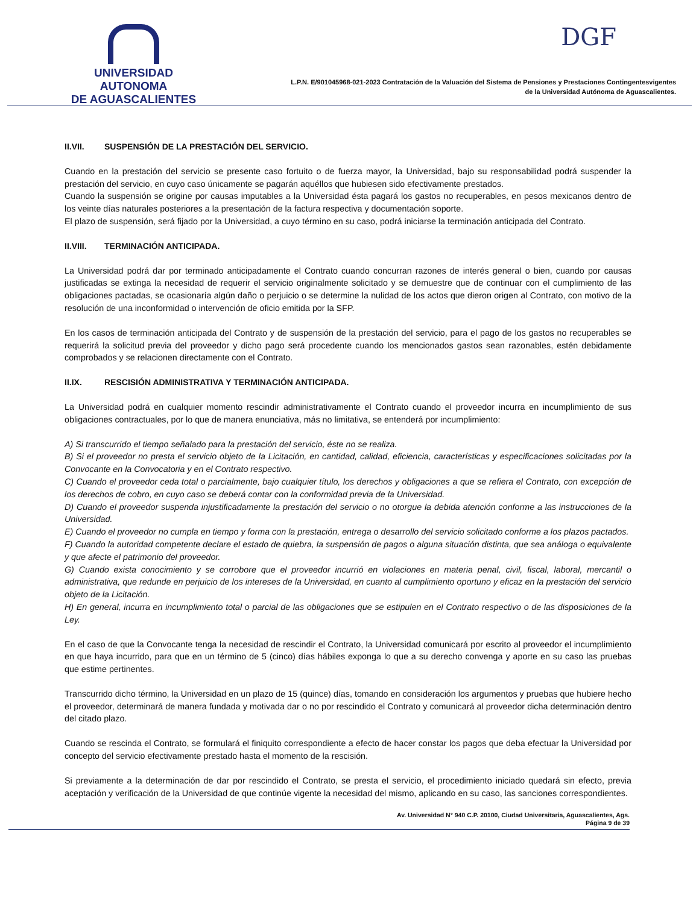UNIVERSIDAD AUTONOMA
DE AGUASCALIENTES
DGF
L.P.N. E/901045968-021-2023 Contratación de la Valuación del Sistema de Pensiones y Prestaciones Contingentesvigentes
de la Universidad Autónoma de Aguascalientes.
II.VII. SUSPENSIÓN DE LA PRESTACIÓN DEL SERVICIO.
Cuando en la prestación del servicio se presente caso fortuito o de fuerza mayor, la Universidad, bajo su responsabilidad podrá suspender la prestación del servicio, en cuyo caso únicamente se pagarán aquéllos que hubiesen sido efectivamente prestados.
Cuando la suspensión se origine por causas imputables a la Universidad ésta pagará los gastos no recuperables, en pesos mexicanos dentro de los veinte días naturales posteriores a la presentación de la factura respectiva y documentación soporte.
El plazo de suspensión, será fijado por la Universidad, a cuyo término en su caso, podrá iniciarse la terminación anticipada del Contrato.
II.VIII. TERMINACIÓN ANTICIPADA.
La Universidad podrá dar por terminado anticipadamente el Contrato cuando concurran razones de interés general o bien, cuando por causas justificadas se extinga la necesidad de requerir el servicio originalmente solicitado y se demuestre que de continuar con el cumplimiento de las obligaciones pactadas, se ocasionaría algún daño o perjuicio o se determine la nulidad de los actos que dieron origen al Contrato, con motivo de la resolución de una inconformidad o intervención de oficio emitida por la SFP.
En los casos de terminación anticipada del Contrato y de suspensión de la prestación del servicio, para el pago de los gastos no recuperables se requerirá la solicitud previa del proveedor y dicho pago será procedente cuando los mencionados gastos sean razonables, estén debidamente comprobados y se relacionen directamente con el Contrato.
II.IX. RESCISIÓN ADMINISTRATIVA Y TERMINACIÓN ANTICIPADA.
La Universidad podrá en cualquier momento rescindir administrativamente el Contrato cuando el proveedor incurra en incumplimiento de sus obligaciones contractuales, por lo que de manera enunciativa, más no limitativa, se entenderá por incumplimiento:
A) Si transcurrido el tiempo señalado para la prestación del servicio, éste no se realiza.
B) Si el proveedor no presta el servicio objeto de la Licitación, en cantidad, calidad, eficiencia, características y especificaciones solicitadas por la Convocante en la Convocatoria y en el Contrato respectivo.
C) Cuando el proveedor ceda total o parcialmente, bajo cualquier título, los derechos y obligaciones a que se refiera el Contrato, con excepción de los derechos de cobro, en cuyo caso se deberá contar con la conformidad previa de la Universidad.
D) Cuando el proveedor suspenda injustificadamente la prestación del servicio o no otorgue la debida atención conforme a las instrucciones de la Universidad.
E) Cuando el proveedor no cumpla en tiempo y forma con la prestación, entrega o desarrollo del servicio solicitado conforme a los plazos pactados.
F) Cuando la autoridad competente declare el estado de quiebra, la suspensión de pagos o alguna situación distinta, que sea análoga o equivalente y que afecte el patrimonio del proveedor.
G) Cuando exista conocimiento y se corrobore que el proveedor incurrió en violaciones en materia penal, civil, fiscal, laboral, mercantil o administrativa, que redunde en perjuicio de los intereses de la Universidad, en cuanto al cumplimiento oportuno y eficaz en la prestación del servicio objeto de la Licitación.
H) En general, incurra en incumplimiento total o parcial de las obligaciones que se estipulen en el Contrato respectivo o de las disposiciones de la Ley.
En el caso de que la Convocante tenga la necesidad de rescindir el Contrato, la Universidad comunicará por escrito al proveedor el incumplimiento en que haya incurrido, para que en un término de 5 (cinco) días hábiles exponga lo que a su derecho convenga y aporte en su caso las pruebas que estime pertinentes.
Transcurrido dicho término, la Universidad en un plazo de 15 (quince) días, tomando en consideración los argumentos y pruebas que hubiere hecho el proveedor, determinará de manera fundada y motivada dar o no por rescindido el Contrato y comunicará al proveedor dicha determinación dentro del citado plazo.
Cuando se rescinda el Contrato, se formulará el finiquito correspondiente a efecto de hacer constar los pagos que deba efectuar la Universidad por concepto del servicio efectivamente prestado hasta el momento de la rescisión.
Si previamente a la determinación de dar por rescindido el Contrato, se presta el servicio, el procedimiento iniciado quedará sin efecto, previa aceptación y verificación de la Universidad de que continúe vigente la necesidad del mismo, aplicando en su caso, las sanciones correspondientes.
Av. Universidad N° 940 C.P. 20100, Ciudad Universitaria, Aguascalientes, Ags.
Página 9 de 39